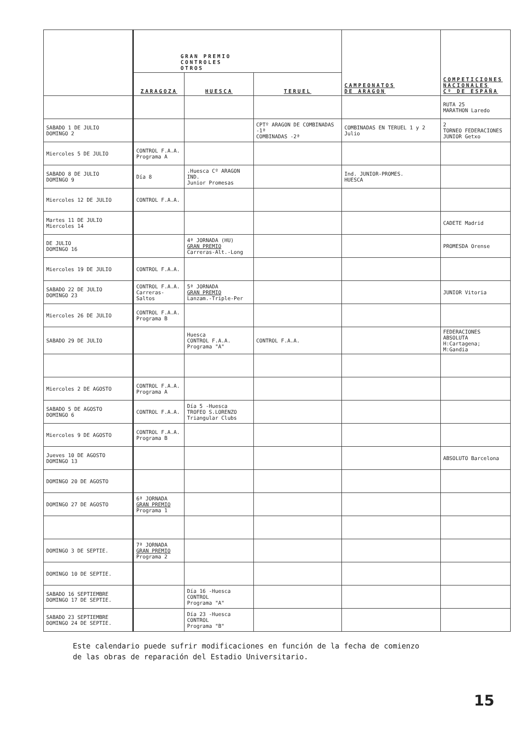| | GRAN PREMIO CONTROLES OTROS | | | CAMPEONATOS DE ARAGON | COMPETICIONES NACIONALES Cº DE ESPAÑA |
| --- | --- | --- | --- | --- | --- |
| | ZARAGOZA | HUESCA | TERUEL | | |
| | | | | | RUTA 25 MARATHON Laredo |
| SABADO 1 DE JULIO DOMINGO 2 | | | CPTº ARAGON DE COMBINADAS -1ª COMBINADAS -2ª | COMBINADAS EN TERUEL 1 y 2 Julio | 2 TORNEO FEDERACIONES JUNIOR Getxo |
| Miercoles 5 DE JULIO | CONTROL F.A.A. Programa A | | | | |
| SABADO 8 DE JULIO DOMINGO 9 | Día 8 | .Huesca Cº ARAGON IND. Junior Promesas | | Ind. JUNIOR-PROMES. HUESCA | |
| Miercoles 12 DE JULIO | CONTROL F.A.A. | | | | |
| Martes 11 DE JULIO Miercoles 14 | | | | | CADETE Madrid |
| DE JULIO DOMINGO 16 | | 4ª JORNADA (HU) GRAN PREMIO Carreras-Alt.-Long | | | PROMESDA Orense |
| Miercoles 19 DE JULIO | CONTROL F.A.A. | | | | |
| SABADO 22 DE JULIO DOMINGO 23 | CONTROL F.A.A. Carreras-Saltos | 5ª JORNADA GRAN PREMIO Lanzam.-Triple-Per | | | JUNIOR Vitoria |
| Miercoles 26 DE JULIO | CONTROL F.A.A. Programa B | | | | |
| SABADO 29 DE JULIO | | Huesca CONTROL F.A.A. Programa "A" | CONTROL F.A.A. | | FEDERACIONES ABSOLUTA H:Cartagena; M:Gandia |
| Miercoles 2 DE AGOSTO | CONTROL F.A.A. Programa A | | | | |
| SABADO 5 DE AGOSTO DOMINGO 6 | CONTROL F.A.A. | Día 5 -Huesca TROFEO S.LORENZO Triangular Clubs | | | |
| Miercoles 9 DE AGOSTO | CONTROL F.A.A. Programa B | | | | |
| Jueves 10 DE AGOSTO DOMINGO 13 | | | | | ABSOLUTO Barcelona |
| DOMINGO 20 DE AGOSTO | | | | | |
| DOMINGO 27 DE AGOSTO | 6ª JORNADA GRAN PREMIO Programa 1 | | | | |
| DOMINGO 3 DE SEPTIE. | 7ª JORNADA GRAN PREMIO Programa 2 | | | | |
| DOMINGO 10 DE SEPTIE. | | | | | |
| SABADO 16 SEPTIEMBRE DOMINGO 17 DE SEPTIE. | | Día 16 -Huesca CONTROL Programa "A" | | | |
| SABADO 23 SEPTIEMBRE DOMINGO 24 DE SEPTIE. | | Día 23 -Huesca CONTROL Programa "B" | | | |
Este calendario puede sufrir modificaciones en función de la fecha de comienzo
de las obras de reparación del Estadio Universitario.
15